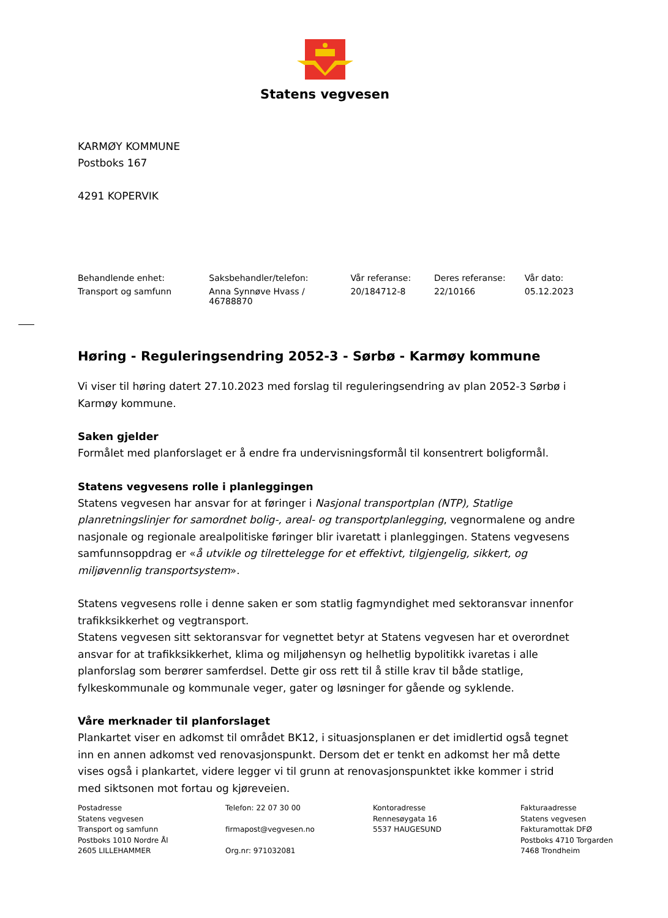Statens vegvesen
KARMØY KOMMUNE
Postboks 167
4291 KOPERVIK
| Behandlende enhet: | Saksbehandler/telefon: | Vår referanse: | Deres referanse: | Vår dato: |
| --- | --- | --- | --- | --- |
| Transport og samfunn | Anna Synnøve Hvass / 46788870 | 20/184712-8 | 22/10166 | 05.12.2023 |
Høring - Reguleringsendring 2052-3 - Sørbø - Karmøy kommune
Vi viser til høring datert 27.10.2023 med forslag til reguleringsendring av plan 2052-3 Sørbø i Karmøy kommune.
Saken gjelder
Formålet med planforslaget er å endre fra undervisningsformål til konsentrert boligformål.
Statens vegvesens rolle i planleggingen
Statens vegvesen har ansvar for at føringer i Nasjonal transportplan (NTP), Statlige planretningslinjer for samordnet bolig-, areal- og transportplanlegging, vegnormalene og andre nasjonale og regionale arealpolitiske føringer blir ivaretatt i planleggingen. Statens vegvesens samfunnsoppdrag er «å utvikle og tilrettelegge for et effektivt, tilgjengelig, sikkert, og miljøvennlig transportsystem».
Statens vegvesens rolle i denne saken er som statlig fagmyndighet med sektoransvar innenfor trafikksikkerhet og vegtransport.
Statens vegvesen sitt sektoransvar for vegnettet betyr at Statens vegvesen har et overordnet ansvar for at trafikksikkerhet, klima og miljøhensyn og helhetlig bypolitikk ivaretas i alle planforslag som berører samferdsel. Dette gir oss rett til å stille krav til både statlige, fylkeskommunale og kommunale veger, gater og løsninger for gående og syklende.
Våre merknader til planforslaget
Plankartet viser en adkomst til området BK12, i situasjonsplanen er det imidlertid også tegnet inn en annen adkomst ved renovasjonspunkt. Dersom det er tenkt en adkomst her må dette vises også i plankartet, videre legger vi til grunn at renovasjonspunktet ikke kommer i strid med siktsonen mot fortau og kjøreveien.
Postadresse
Statens vegvesen
Transport og samfunn
Postboks 1010 Nordre Ål
2605 LILLEHAMMER
Telefon: 22 07 30 00
firmapost@vegvesen.no
Org.nr: 971032081
Kontoradresse
Rennesøygata 16
5537 HAUGESUND
Fakturaadresse
Statens vegvesen
Fakturamottak DFØ
Postboks 4710 Torgarden
7468 Trondheim